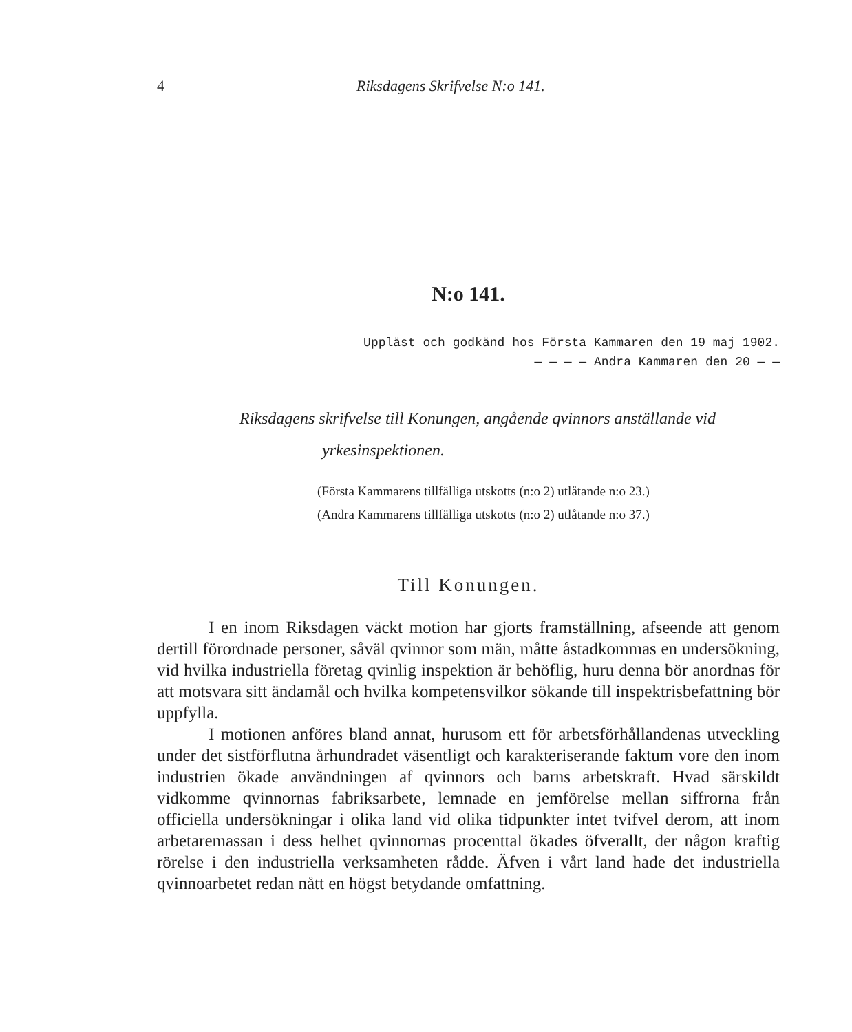4 Riksdagens Skrifvelse N:o 141.
N:o 141.
Uppläst och godkänd hos Första Kammaren den 19 maj 1902.
— — — — Andra Kammaren den 20 — —
Riksdagens skrifvelse till Konungen, angående qvinnors anställande vid yrkesinspektionen.
(Första Kammarens tillfälliga utskotts (n:o 2) utlåtande n:o 23.)
(Andra Kammarens tillfälliga utskotts (n:o 2) utlåtande n:o 37.)
Till Konungen.
I en inom Riksdagen väckt motion har gjorts framställning, afseende att genom dertill förordnade personer, såväl qvinnor som män, måtte åstadkommas en undersökning, vid hvilka industriella företag qvinlig inspektion är behöflig, huru denna bör anordnas för att motsvara sitt ändamål och hvilka kompetensvilkor sökande till inspektrisbefattning bör uppfylla.
I motionen anföres bland annat, hurusom ett för arbetsförhållandenas utveckling under det sistförflutna århundradet väsentligt och karakteriserande faktum vore den inom industrien ökade användningen af qvinnors och barns arbetskraft. Hvad särskildt vidkomme qvinnornas fabriksarbete, lemnade en jemförelse mellan siffrorna från officiella undersökningar i olika land vid olika tidpunkter intet tvifvel derom, att inom arbetaremassan i dess helhet qvinnornas procenttal ökades öfverallt, der någon kraftig rörelse i den industriella verksamheten rådde. Äfven i vårt land hade det industriella qvinnoarbetet redan nått en högst betydande omfattning.